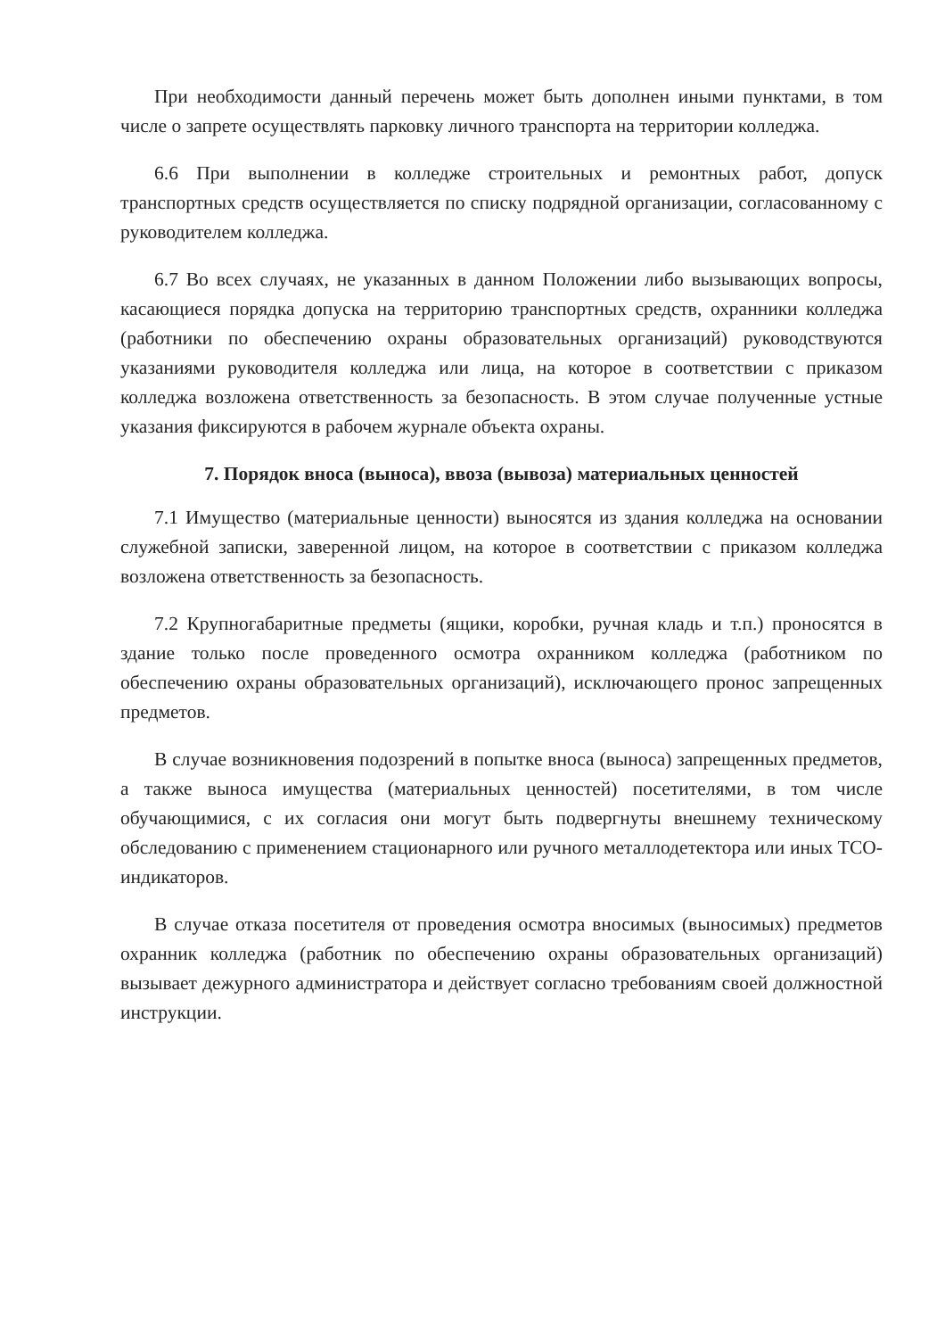При необходимости данный перечень может быть дополнен иными пунктами, в том числе о запрете осуществлять парковку личного транспорта на территории колледжа.
6.6 При выполнении в колледже строительных и ремонтных работ, допуск транспортных средств осуществляется по списку подрядной организации, согласованному с руководителем колледжа.
6.7 Во всех случаях, не указанных в данном Положении либо вызывающих вопросы, касающиеся порядка допуска на территорию транспортных средств, охранники колледжа (работники по обеспечению охраны образовательных организаций) руководствуются указаниями руководителя колледжа или лица, на которое в соответствии с приказом колледжа возложена ответственность за безопасность. В этом случае полученные устные указания фиксируются в рабочем журнале объекта охраны.
7. Порядок вноса (выноса), ввоза (вывоза) материальных ценностей
7.1 Имущество (материальные ценности) выносятся из здания колледжа на основании служебной записки, заверенной лицом, на которое в соответствии с приказом колледжа возложена ответственность за безопасность.
7.2 Крупногабаритные предметы (ящики, коробки, ручная кладь и т.п.) проносятся в здание только после проведенного осмотра охранником колледжа (работником по обеспечению охраны образовательных организаций), исключающего пронос запрещенных предметов.
В случае возникновения подозрений в попытке вноса (выноса) запрещенных предметов, а также выноса имущества (материальных ценностей) посетителями, в том числе обучающимися, с их согласия они могут быть подвергнуты внешнему техническому обследованию с применением стационарного или ручного металлодетектора или иных ТСО-индикаторов.
В случае отказа посетителя от проведения осмотра вносимых (выносимых) предметов охранник колледжа (работник по обеспечению охраны образовательных организаций) вызывает дежурного администратора и действует согласно требованиям своей должностной инструкции.